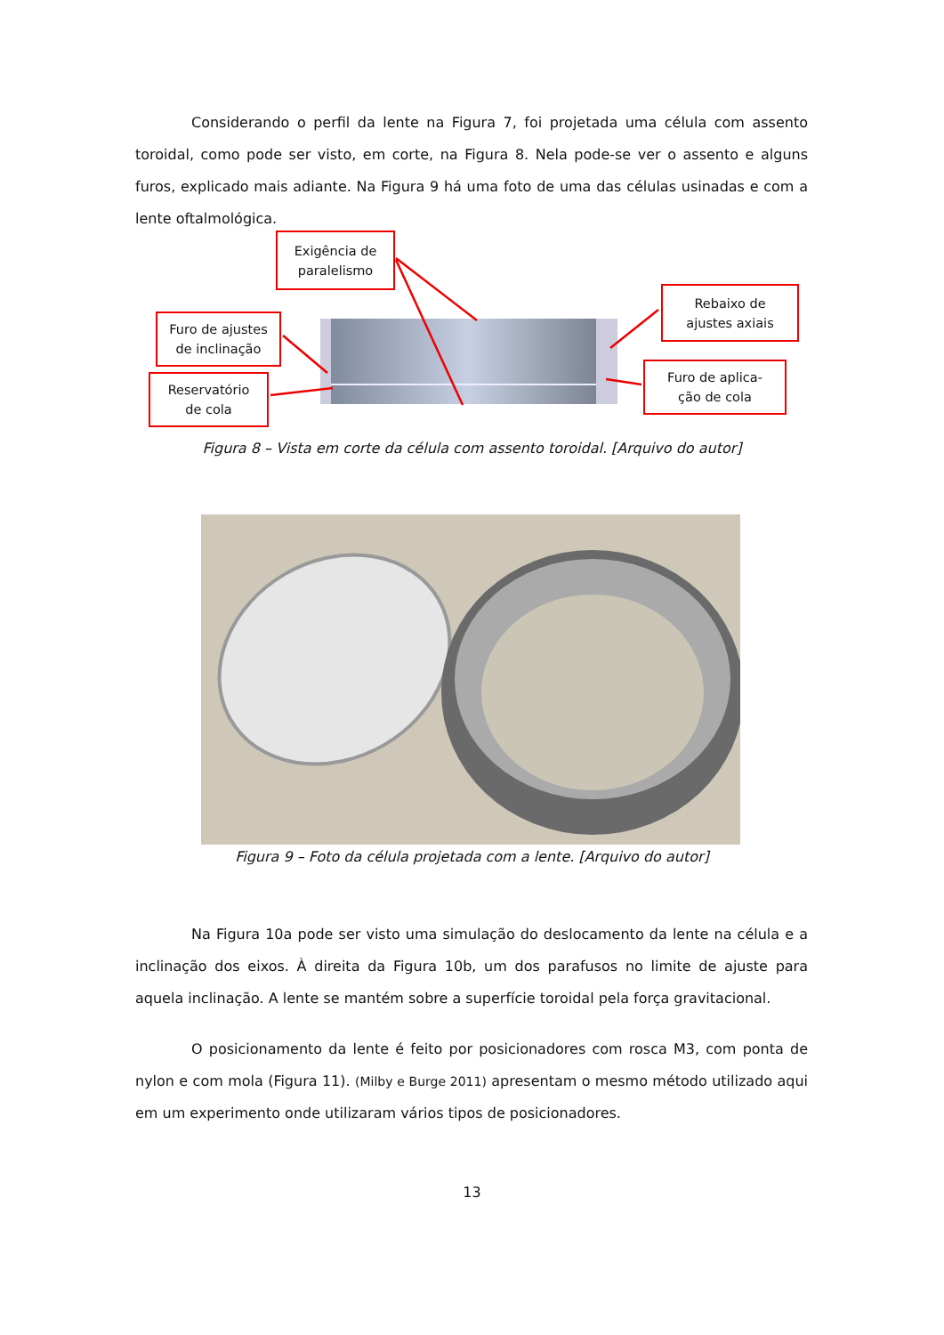Considerando o perfil da lente na Figura 7, foi projetada uma célula com assento toroidal, como pode ser visto, em corte, na Figura 8. Nela pode-se ver o assento e alguns furos, explicado mais adiante. Na Figura 9 há uma foto de uma das células usinadas e com a lente oftalmológica.
Exigência de
paralelismo
Furo de ajustes
de inclinação
Reservatório
de cola
Rebaixo de
ajustes axiais
Furo de aplica-
ção de cola
Figura 8 – Vista em corte da célula com assento toroidal. [Arquivo do autor]
Figura 9 – Foto da célula projetada com a lente. [Arquivo do autor]
Na Figura 10a pode ser visto uma simulação do deslocamento da lente na célula e a inclinação dos eixos. À direita da Figura 10b, um dos parafusos no limite de ajuste para aquela inclinação. A lente se mantém sobre a superfície toroidal pela força gravitacional.
O posicionamento da lente é feito por posicionadores com rosca M3, com ponta de nylon e com mola (Figura 11). (Milby e Burge 2011) apresentam o mesmo método utilizado aqui em um experimento onde utilizaram vários tipos de posicionadores.
13